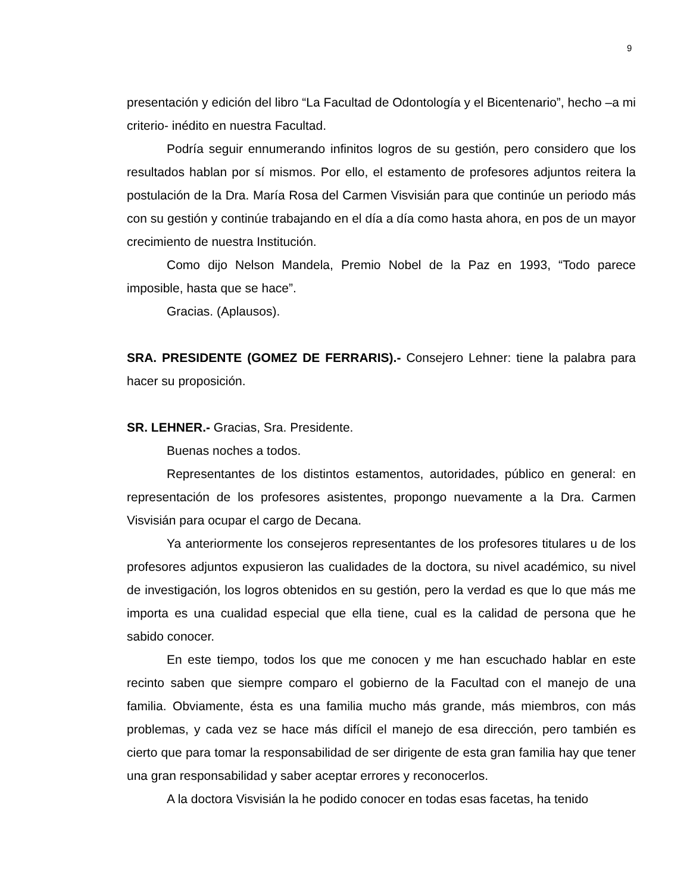9
presentación y edición del libro “La Facultad de Odontología y el Bicentenario”, hecho –a mi criterio- inédito en nuestra Facultad.
Podría seguir ennumerando infinitos logros de su gestión, pero considero que los resultados hablan por sí mismos. Por ello, el estamento de profesores adjuntos reitera la postulación de la Dra. María Rosa del Carmen Visvisián para que continúe un periodo más con su gestión y continúe trabajando en el día a día como hasta ahora, en pos de un mayor crecimiento de nuestra Institución.
Como dijo Nelson Mandela, Premio Nobel de la Paz en 1993, “Todo parece imposible, hasta que se hace”.
Gracias. (Aplausos).
SRA. PRESIDENTE (GOMEZ DE FERRARIS).- Consejero Lehner: tiene la palabra para hacer su proposición.
SR. LEHNER.- Gracias, Sra. Presidente.
Buenas noches a todos.
Representantes de los distintos estamentos, autoridades, público en general: en representación de los profesores asistentes, propongo nuevamente a la Dra. Carmen Visvisián para ocupar el cargo de Decana.
Ya anteriormente los consejeros representantes de los profesores titulares u de los profesores adjuntos expusieron las cualidades de la doctora, su nivel académico, su nivel de investigación, los logros obtenidos en su gestión, pero la verdad es que lo que más me importa es una cualidad especial que ella tiene, cual es la calidad de persona que he sabido conocer.
En este tiempo, todos los que me conocen y me han escuchado hablar en este recinto saben que siempre comparo el gobierno de la Facultad con el manejo de una familia. Obviamente, ésta es una familia mucho más grande, más miembros, con más problemas, y cada vez se hace más difícil el manejo de esa dirección, pero también es cierto que para tomar la responsabilidad de ser dirigente de esta gran familia hay que tener una gran responsabilidad y saber aceptar errores y reconocerlos.
A la doctora Visvisián la he podido conocer en todas esas facetas, ha tenido